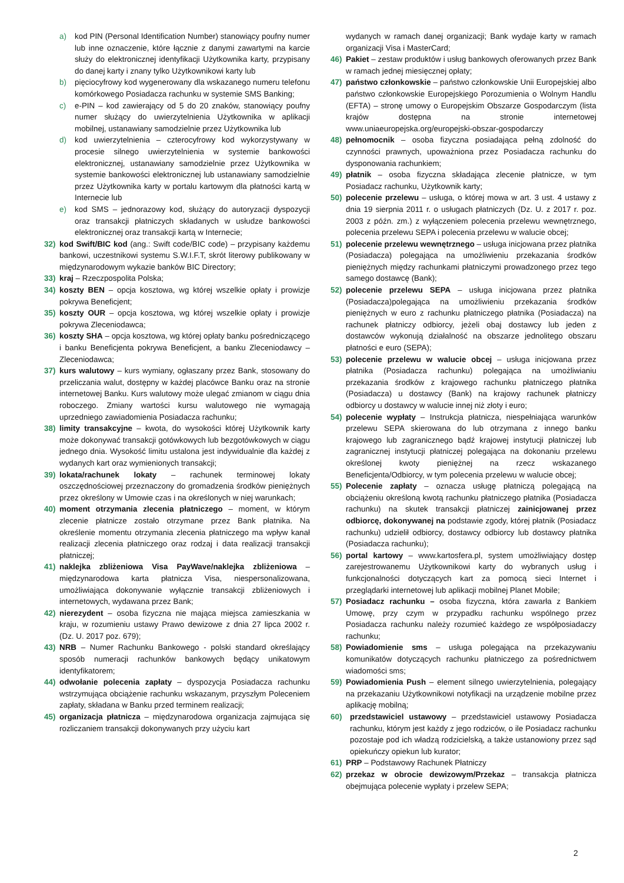a) kod PIN (Personal Identification Number) stanowiący poufny numer lub inne oznaczenie, które łącznie z danymi zawartymi na karcie służy do elektronicznej identyfikacji Użytkownika karty, przypisany do danej karty i znany tylko Użytkownikowi karty lub
b) pięciocyfrowy kod wygenerowany dla wskazanego numeru telefonu komórkowego Posiadacza rachunku w systemie SMS Banking;
c) e-PIN – kod zawierający od 5 do 20 znaków, stanowiący poufny numer służący do uwierzytelnienia Użytkownika w aplikacji mobilnej, ustanawiany samodzielnie przez Użytkownika lub
d) kod uwierzytelnienia – czterocyfrowy kod wykorzystywany w procesie silnego uwierzytelnienia w systemie bankowości elektronicznej, ustanawiany samodzielnie przez Użytkownika w systemie bankowości elektronicznej lub ustanawiany samodzielnie przez Użytkownika karty w portalu kartowym dla płatności kartą w Internecie lub
e) kod SMS – jednorazowy kod, służący do autoryzacji dyspozycji oraz transakcji płatniczych składanych w usłudze bankowości elektronicznej oraz transakcji kartą w Internecie;
32) kod Swift/BIC kod (ang.: Swift code/BIC code) – przypisany każdemu bankowi, uczestnikowi systemu S.W.I.F.T, skrót literowy publikowany w międzynarodowym wykazie banków BIC Directory;
33) kraj – Rzeczpospolita Polska;
34) koszty BEN – opcja kosztowa, wg której wszelkie opłaty i prowizje pokrywa Beneficjent;
35) koszty OUR – opcja kosztowa, wg której wszelkie opłaty i prowizje pokrywa Zleceniodawca;
36) koszty SHA – opcja kosztowa, wg której opłaty banku pośredniczącego i banku Beneficjenta pokrywa Beneficjent, a banku Zleceniodawcy – Zleceniodawca;
37) kurs walutowy – kurs wymiany, ogłaszany przez Bank, stosowany do przeliczania walut, dostępny w każdej placówce Banku oraz na stronie internetowej Banku. Kurs walutowy może ulegać zmianom w ciągu dnia roboczego. Zmiany wartości kursu walutowego nie wymagają uprzedniego zawiadomienia Posiadacza rachunku;
38) limity transakcyjne – kwota, do wysokości której Użytkownik karty może dokonywać transakcji gotówkowych lub bezgotówkowych w ciągu jednego dnia. Wysokość limitu ustalona jest indywidualnie dla każdej z wydanych kart oraz wymienionych transakcji;
39) lokata/rachunek lokaty – rachunek terminowej lokaty oszczędnościowej przeznaczony do gromadzenia środków pieniężnych przez określony w Umowie czas i na określonych w niej warunkach;
40) moment otrzymania zlecenia płatniczego – moment, w którym zlecenie płatnicze zostało otrzymane przez Bank płatnika. Na określenie momentu otrzymania zlecenia płatniczego ma wpływ kanał realizacji zlecenia płatniczego oraz rodzaj i data realizacji transakcji płatniczej;
41) naklejka zbliżeniowa Visa PayWave/naklejka zbliżeniowa – międzynarodowa karta płatnicza Visa, niespersonalizowana, umożliwiająca dokonywanie wyłącznie transakcji zbliżeniowych i internetowych, wydawana przez Bank;
42) nierezydent – osoba fizyczna nie mająca miejsca zamieszkania w kraju, w rozumieniu ustawy Prawo dewizowe z dnia 27 lipca 2002 r. (Dz. U. 2017 poz. 679);
43) NRB – Numer Rachunku Bankowego - polski standard określający sposób numeracji rachunków bankowych będący unikatowym identyfikatorem;
44) odwołanie polecenia zapłaty – dyspozycja Posiadacza rachunku wstrzymująca obciążenie rachunku wskazanym, przyszłym Poleceniem zapłaty, składana w Banku przed terminem realizacji;
45) organizacja płatnicza – międzynarodowa organizacja zajmująca się rozliczaniem transakcji dokonywanych przy użyciu kart
wydanych w ramach danej organizacji; Bank wydaje karty w ramach organizacji Visa i MasterCard;
46) Pakiet – zestaw produktów i usług bankowych oferowanych przez Bank w ramach jednej miesięcznej opłaty;
47) państwo członkowskie – państwo członkowskie Unii Europejskiej albo państwo członkowskie Europejskiego Porozumienia o Wolnym Handlu (EFTA) – stronę umowy o Europejskim Obszarze Gospodarczym (lista krajów dostępna na stronie internetowej www.uniaeuropejska.org/europejski-obszar-gospodarczy
48) pełnomocnik – osoba fizyczna posiadająca pełną zdolność do czynności prawnych, upoważniona przez Posiadacza rachunku do dysponowania rachunkiem;
49) płatnik – osoba fizyczna składająca zlecenie płatnicze, w tym Posiadacz rachunku, Użytkownik karty;
50) polecenie przelewu – usługa, o której mowa w art. 3 ust. 4 ustawy z dnia 19 sierpnia 2011 r. o usługach płatniczych (Dz. U. z 2017 r. poz. 2003 z późn. zm.) z wyłączeniem polecenia przelewu wewnętrznego, polecenia przelewu SEPA i polecenia przelewu w walucie obcej;
51) polecenie przelewu wewnętrznego – usługa inicjowana przez płatnika (Posiadacza) polegająca na umożliwieniu przekazania środków pieniężnych między rachunkami płatniczymi prowadzonego przez tego samego dostawcę (Bank);
52) polecenie przelewu SEPA – usługa inicjowana przez płatnika (Posiadacza)polegająca na umożliwieniu przekazania środków pieniężnych w euro z rachunku płatniczego płatnika (Posiadacza) na rachunek płatniczy odbiorcy, jeżeli obaj dostawcy lub jeden z dostawców wykonują działalność na obszarze jednolitego obszaru płatności e euro (SEPA);
53) polecenie przelewu w walucie obcej – usługa inicjowana przez płatnika (Posiadacza rachunku) polegająca na umożliwianiu przekazania środków z krajowego rachunku płatniczego płatnika (Posiadacza) u dostawcy (Bank) na krajowy rachunek płatniczy odbiorcy u dostawcy w walucie innej niż złoty i euro;
54) polecenie wypłaty – Instrukcja płatnicza, niespełniająca warunków przelewu SEPA skierowana do lub otrzymana z innego banku krajowego lub zagranicznego bądź krajowej instytucji płatniczej lub zagranicznej instytucji płatniczej polegająca na dokonaniu przelewu określonej kwoty pieniężnej na rzecz wskazanego Beneficjenta/Odbiorcy, w tym polecenia przelewu w walucie obcej;
55) Polecenie zapłaty – oznacza usługę płatniczą polegającą na obciążeniu określoną kwotą rachunku płatniczego płatnika (Posiadacza rachunku) na skutek transakcji płatniczej zainicjowanej przez odbiorcę, dokonywanej na podstawie zgody, której płatnik (Posiadacz rachunku) udzielił odbiorcy, dostawcy odbiorcy lub dostawcy płatnika (Posiadacza rachunku);
56) portal kartowy – www.kartosfera.pl, system umożliwiający dostęp zarejestrowanemu Użytkownikowi karty do wybranych usług i funkcjonalności dotyczących kart za pomocą sieci Internet i przeglądarki internetowej lub aplikacji mobilnej Planet Mobile;
57) Posiadacz rachunku – osoba fizyczna, która zawarła z Bankiem Umowę, przy czym w przypadku rachunku wspólnego przez Posiadacza rachunku należy rozumieć każdego ze współposiadaczy rachunku;
58) Powiadomienie sms – usługa polegająca na przekazywaniu komunikatów dotyczących rachunku płatniczego za pośrednictwem wiadomości sms;
59) Powiadomienia Push – element silnego uwierzytelnienia, polegający na przekazaniu Użytkownikowi notyfikacji na urządzenie mobilne przez aplikację mobilną;
60) przedstawiciel ustawowy – przedstawiciel ustawowy Posiadacza rachunku, którym jest każdy z jego rodziców, o ile Posiadacz rachunku pozostaje pod ich władzą rodzicielską, a także ustanowiony przez sąd opiekuńczy opiekun lub kurator;
61) PRP – Podstawowy Rachunek Płatniczy
62) przekaz w obrocie dewizowym/Przekaz – transakcja płatnicza obejmująca polecenie wypłaty i przelew SEPA;
2